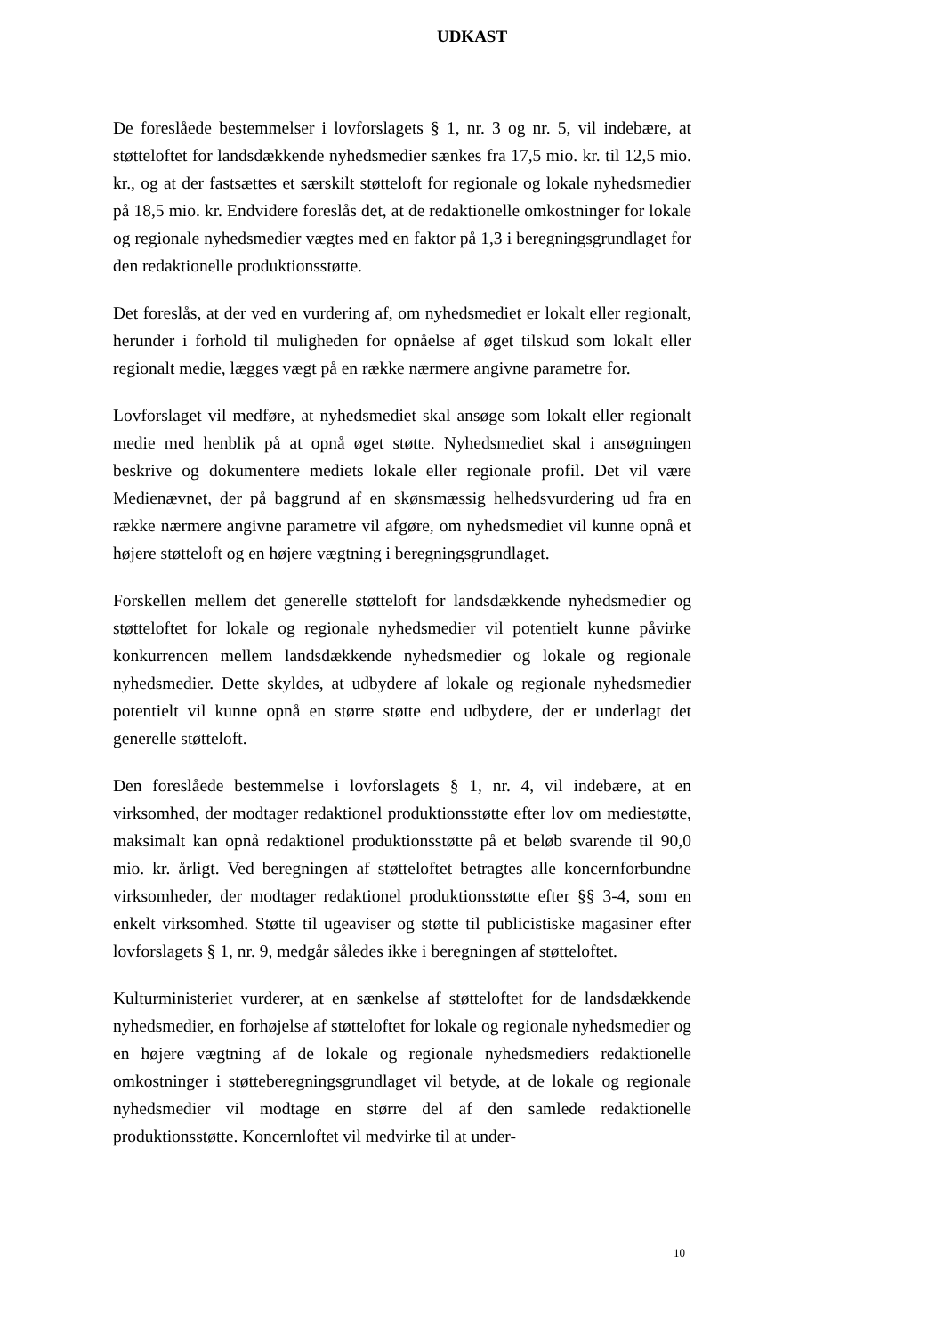UDKAST
De foreslåede bestemmelser i lovforslagets § 1, nr. 3 og nr. 5, vil indebære, at støtteloftet for landsdækkende nyhedsmedier sænkes fra 17,5 mio. kr. til 12,5 mio. kr., og at der fastsættes et særskilt støtteloft for regionale og lokale nyhedsmedier på 18,5 mio. kr. Endvidere foreslås det, at de redaktionelle omkostninger for lokale og regionale nyhedsmedier vægtes med en faktor på 1,3 i beregningsgrundlaget for den redaktionelle produktionsstøtte.
Det foreslås, at der ved en vurdering af, om nyhedsmediet er lokalt eller regionalt, herunder i forhold til muligheden for opnåelse af øget tilskud som lokalt eller regionalt medie, lægges vægt på en række nærmere angivne parametre for.
Lovforslaget vil medføre, at nyhedsmediet skal ansøge som lokalt eller regionalt medie med henblik på at opnå øget støtte. Nyhedsmediet skal i ansøgningen beskrive og dokumentere mediets lokale eller regionale profil. Det vil være Medienævnet, der på baggrund af en skønsmæssig helhedsvurdering ud fra en række nærmere angivne parametre vil afgøre, om nyhedsmediet vil kunne opnå et højere støtteloft og en højere vægtning i beregningsgrundlaget.
Forskellen mellem det generelle støtteloft for landsdækkende nyhedsmedier og støtteloftet for lokale og regionale nyhedsmedier vil potentielt kunne påvirke konkurrencen mellem landsdækkende nyhedsmedier og lokale og regionale nyhedsmedier. Dette skyldes, at udbydere af lokale og regionale nyhedsmedier potentielt vil kunne opnå en større støtte end udbydere, der er underlagt det generelle støtteloft.
Den foreslåede bestemmelse i lovforslagets § 1, nr. 4, vil indebære, at en virksomhed, der modtager redaktionel produktionsstøtte efter lov om mediestøtte, maksimalt kan opnå redaktionel produktionsstøtte på et beløb svarende til 90,0 mio. kr. årligt. Ved beregningen af støtteloftet betragtes alle koncernforbundne virksomheder, der modtager redaktionel produktionsstøtte efter §§ 3-4, som en enkelt virksomhed. Støtte til ugeaviser og støtte til publicistiske magasiner efter lovforslagets § 1, nr. 9, medgår således ikke i beregningen af støtteloftet.
Kulturministeriet vurderer, at en sænkelse af støtteloftet for de landsdækkende nyhedsmedier, en forhøjelse af støtteloftet for lokale og regionale nyhedsmedier og en højere vægtning af de lokale og regionale nyhedsmediers redaktionelle omkostninger i støtteberegningsgrundlaget vil betyde, at de lokale og regionale nyhedsmedier vil modtage en større del af den samlede redaktionelle produktionsstøtte. Koncernloftet vil medvirke til at under-
10